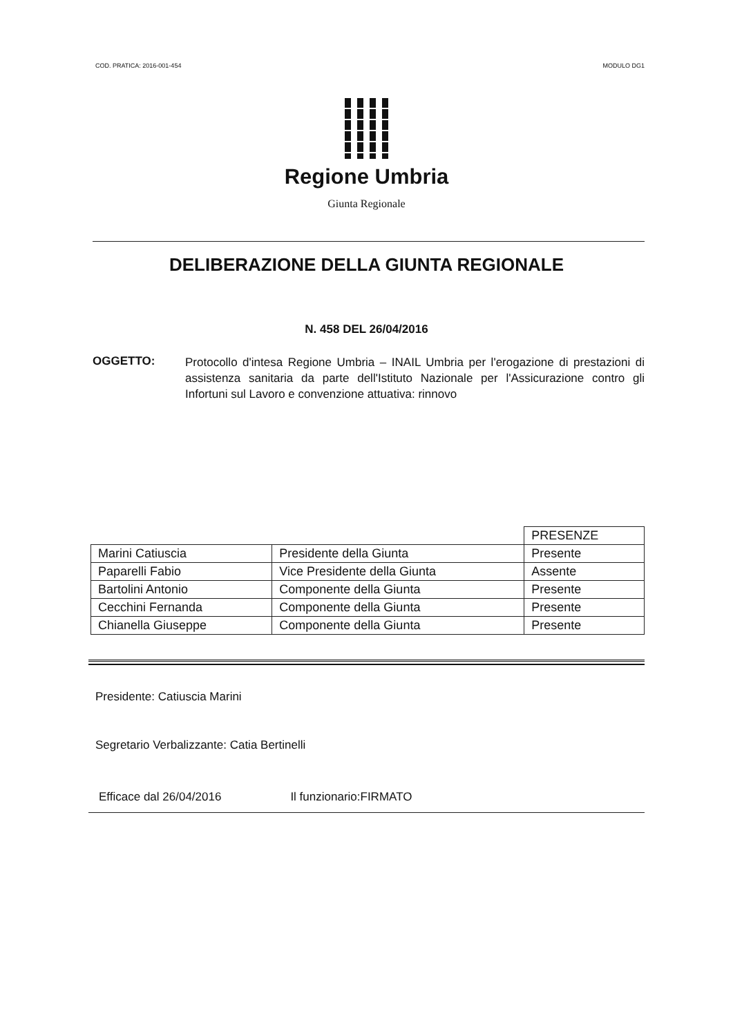COD. PRATICA: 2016-001-454 MODULO DG1
Regione Umbria
Giunta Regionale
DELIBERAZIONE DELLA GIUNTA REGIONALE
N. 458 DEL 26/04/2016
OGGETTO:
Protocollo d'intesa Regione Umbria – INAIL Umbria per l'erogazione di prestazioni di assistenza sanitaria da parte dell'Istituto Nazionale per l'Assicurazione contro gli Infortuni sul Lavoro e convenzione attuativa: rinnovo
| | | PRESENZE |
| Marini Catiuscia | Presidente della Giunta | Presente |
| Paparelli Fabio | Vice Presidente della Giunta | Assente |
| Bartolini Antonio | Componente della Giunta | Presente |
| Cecchini Fernanda | Componente della Giunta | Presente |
| Chianella Giuseppe | Componente della Giunta | Presente |
Presidente: Catiuscia Marini
Segretario Verbalizzante: Catia Bertinelli
Efficace dal 26/04/2016 Il funzionario:FIRMATO